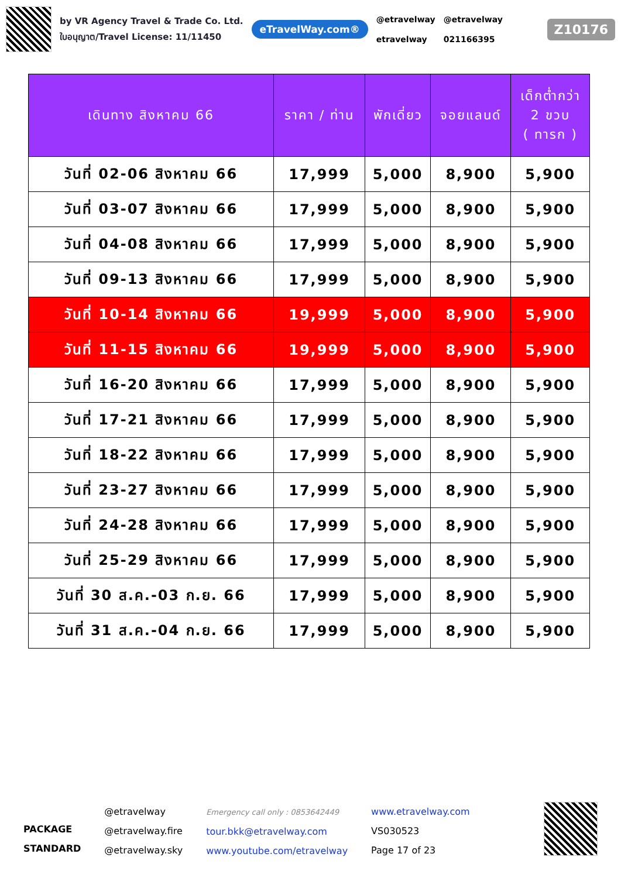by VR Agency Travel & Trade Co. Ltd.
ใบอนุญาต/Travel License: 11/11450
eTravelWay.com®
@etravelway
etravelway
@etravelway
021166395
Z10176
| เดินทาง สิงหาคม 66 | ราคา / ท่าน | พักเดี่ยว | จอยแลนด์ | เด็กต่ำกว่า 2 ขวบ ( ทารก ) |
| --- | --- | --- | --- | --- |
| วันที่ 02-06 สิงหาคม 66 | 17,999 | 5,000 | 8,900 | 5,900 |
| วันที่ 03-07 สิงหาคม 66 | 17,999 | 5,000 | 8,900 | 5,900 |
| วันที่ 04-08 สิงหาคม 66 | 17,999 | 5,000 | 8,900 | 5,900 |
| วันที่ 09-13 สิงหาคม 66 | 17,999 | 5,000 | 8,900 | 5,900 |
| วันที่ 10-14 สิงหาคม 66 | 19,999 | 5,000 | 8,900 | 5,900 |
| วันที่ 11-15 สิงหาคม 66 | 19,999 | 5,000 | 8,900 | 5,900 |
| วันที่ 16-20 สิงหาคม 66 | 17,999 | 5,000 | 8,900 | 5,900 |
| วันที่ 17-21 สิงหาคม 66 | 17,999 | 5,000 | 8,900 | 5,900 |
| วันที่ 18-22 สิงหาคม 66 | 17,999 | 5,000 | 8,900 | 5,900 |
| วันที่ 23-27 สิงหาคม 66 | 17,999 | 5,000 | 8,900 | 5,900 |
| วันที่ 24-28 สิงหาคม 66 | 17,999 | 5,000 | 8,900 | 5,900 |
| วันที่ 25-29 สิงหาคม 66 | 17,999 | 5,000 | 8,900 | 5,900 |
| วันที่ 30 ส.ค.-03 ก.ย. 66 | 17,999 | 5,000 | 8,900 | 5,900 |
| วันที่ 31 ส.ค.-04 ก.ย. 66 | 17,999 | 5,000 | 8,900 | 5,900 |
PACKAGE
STANDARD
@etravelway
@etravelway.fire
@etravelway.sky
Emergency call only : 0853642449
tour.bkk@etravelway.com
www.youtube.com/etravelway
www.etravelway.com
VS030523
Page 17 of 23